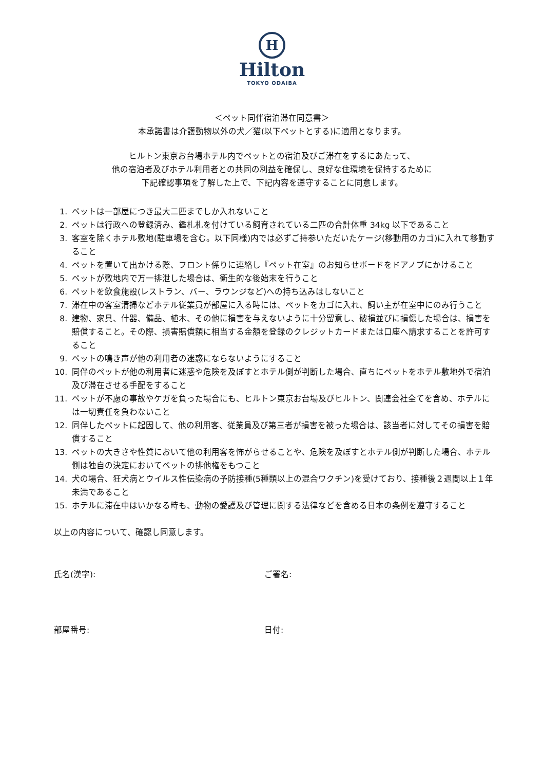H
Hilton
TOKYO ODAIBA
＜ペット同伴宿泊滞在同意書＞
本承諾書は介護動物以外の犬／猫(以下ペットとする)に適用となります。
ヒルトン東京お台場ホテル内でペットとの宿泊及びご滞在をするにあたって、
他の宿泊者及びホテル利用者との共同の利益を確保し、良好な住環境を保持するために
下記確認事項を了解した上で、下記内容を遵守することに同意します。
1. ペットは一部屋につき最大二匹までしか入れないこと
2. ペットは行政への登録済み、鑑札札を付けている飼育されている二匹の合計体重 34kg 以下であること
3. 客室を除くホテル敷地(駐車場を含む。以下同様)内では必ずご持参いただいたケージ(移動用のカゴ)に入れて移動すること
4. ペットを置いて出かける際、フロント係りに連絡し『ペット在室』のお知らせボードをドアノブにかけること
5. ペットが敷地内で万一排泄した場合は、衛生的な後始末を行うこと
6. ペットを飲食施設(レストラン、バー、ラウンジなど)への持ち込みはしないこと
7. 滞在中の客室清掃などホテル従業員が部屋に入る時には、ペットをカゴに入れ、飼い主が在室中にのみ行うこと
8. 建物、家具、什器、備品、植木、その他に損害を与えないように十分留意し、破損並びに損傷した場合は、損害を 賠償すること。その際、損害賠償額に相当する金額を登録のクレジットカードまたは口座へ請求することを許可すること
9. ペットの鳴き声が他の利用者の迷惑にならないようにすること
10. 同伴のペットが他の利用者に迷惑や危険を及ぼすとホテル側が判断した場合、直ちにペットをホテル敷地外で宿泊及び滞在させる手配をすること
11. ペットが不慮の事故やケガを負った場合にも、ヒルトン東京お台場及びヒルトン、関連会社全てを含め、ホテルには一切責任を負わないこと
12. 同伴したペットに起因して、他の利用客、従業員及び第三者が損害を被った場合は、該当者に対してその損害を賠償すること
13. ペットの大きさや性質において他の利用客を怖がらせることや、危険を及ぼすとホテル側が判断した場合、ホテル側は独自の決定においてペットの排他権をもつこと
14. 犬の場合、狂犬病とウイルス性伝染病の予防接種(5種類以上の混合ワクチン)を受けており、接種後２週間以上１年未満であること
15. ホテルに滞在中はいかなる時も、動物の愛護及び管理に関する法律などを含める日本の条例を遵守すること
以上の内容について、確認し同意します。
氏名(漢字): ご署名:
部屋番号: 日付: